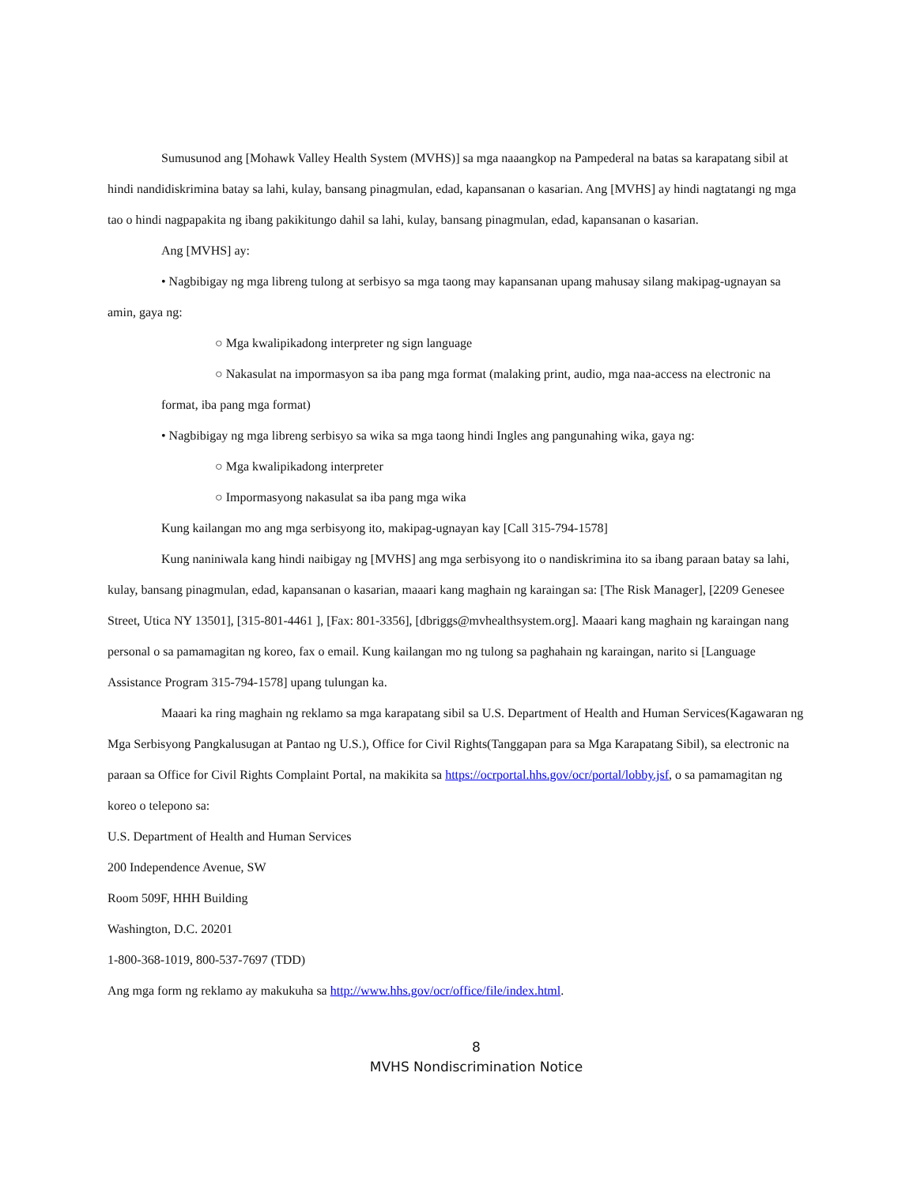Sumusunod ang [Mohawk Valley Health System (MVHS)] sa mga naaangkop na Pampederal na batas sa karapatang sibil at hindi nandidiskrimina batay sa lahi, kulay, bansang pinagmulan, edad, kapansanan o kasarian. Ang [MVHS] ay hindi nagtatangi ng mga tao o hindi nagpapakita ng ibang pakikitungo dahil sa lahi, kulay, bansang pinagmulan, edad, kapansanan o kasarian.
Ang [MVHS] ay:
• Nagbibigay ng mga libreng tulong at serbisyo sa mga taong may kapansanan upang mahusay silang makipag-ugnayan sa amin, gaya ng:
○ Mga kwalipikadong interpreter ng sign language
○ Nakasulat na impormasyon sa iba pang mga format (malaking print, audio, mga naa-access na electronic na format, iba pang mga format)
• Nagbibigay ng mga libreng serbisyo sa wika sa mga taong hindi Ingles ang pangunahing wika, gaya ng:
○ Mga kwalipikadong interpreter
○ Impormasyong nakasulat sa iba pang mga wika
Kung kailangan mo ang mga serbisyong ito, makipag-ugnayan kay [Call 315-794-1578]
Kung naniniwala kang hindi naibigay ng [MVHS] ang mga serbisyong ito o nandiskrimina ito sa ibang paraan batay sa lahi, kulay, bansang pinagmulan, edad, kapansanan o kasarian, maaari kang maghain ng karaingan sa: [The Risk Manager], [2209 Genesee Street, Utica NY 13501], [315-801-4461 ], [Fax: 801-3356], [dbriggs@mvhealthsystem.org]. Maaari kang maghain ng karaingan nang personal o sa pamamagitan ng koreo, fax o email. Kung kailangan mo ng tulong sa paghahain ng karaingan, narito si [Language Assistance Program 315-794-1578] upang tulungan ka.
Maaari ka ring maghain ng reklamo sa mga karapatang sibil sa U.S. Department of Health and Human Services(Kagawaran ng Mga Serbisyong Pangkalusugan at Pantao ng U.S.), Office for Civil Rights(Tanggapan para sa Mga Karapatang Sibil), sa electronic na paraan sa Office for Civil Rights Complaint Portal, na makikita sa https://ocrportal.hhs.gov/ocr/portal/lobby.jsf, o sa pamamagitan ng koreo o telepono sa:
U.S. Department of Health and Human Services
200 Independence Avenue, SW
Room 509F, HHH Building
Washington, D.C. 20201
1-800-368-1019, 800-537-7697 (TDD)
Ang mga form ng reklamo ay makukuha sa http://www.hhs.gov/ocr/office/file/index.html.
8
MVHS Nondiscrimination Notice